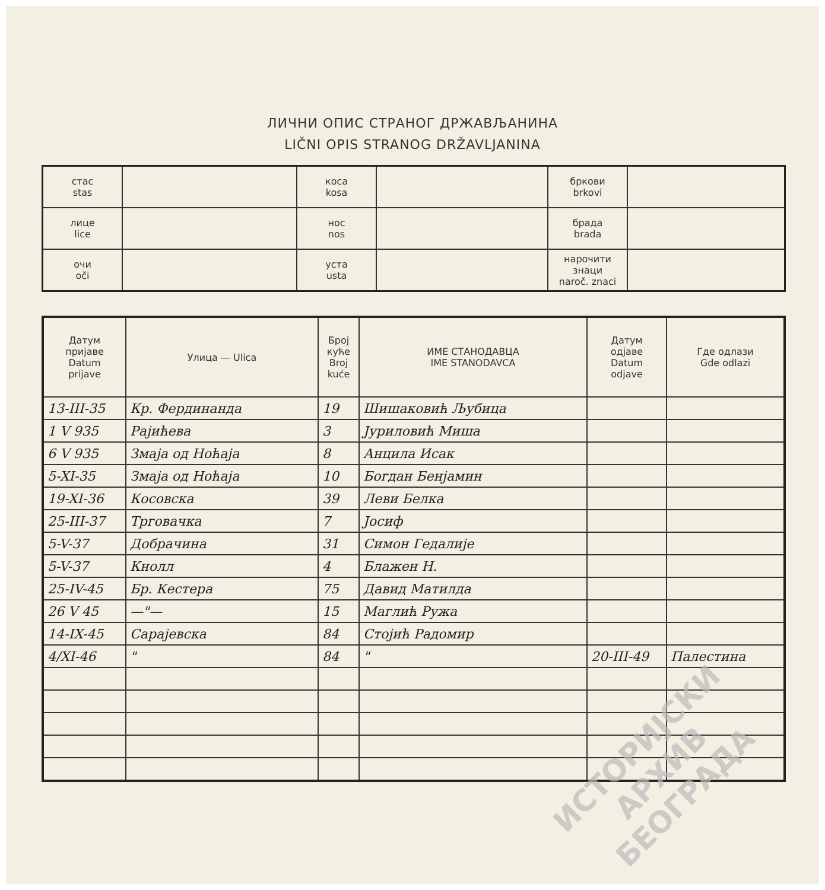ЛИЧНИ ОПИС СТРАНОГ ДРЖАВЉАНИНА
LIČNI OPIS STRANOG DRŽAVLJANINA
| стас stas | | коса kosa | | бркови brkovi | |
| лице lice | | нос nos | | брада brada | |
| очи oči | | уста usta | | нарочити знаци naroč. znaci | |
| Датум пријаве Datum prijave | Улица — Ulica | Број куће Broj kuće | ИМЕ СТАНОДАВЦА IME STANODAVCA | Датум одјаве Datum odjave | Где одлази Gde odlazi |
| --- | --- | --- | --- | --- | --- |
| 13-III-35 | Кр. Фердинанда | 19 | Шишаковић Љубица | | |
| 1 V 935 | Рајићева | 3 | Јуриловић Миша | | |
| 6 V 935 | Змаја од Ноћаја | 8 | Анцила Исак | | |
| 5-XI-35 | Змаја од Ноћаја | 10 | Богдан Бенјамин | | |
| 19-XI-36 | Косовска | 39 | Леви Белка | | |
| 25-III-37 | Трговачка | 7 | Јосиф | | |
| 5-V-37 | Добрачина | 31 | Симон Гедалије | | |
| 5-V-37 | Кнолл | 4 | Блажен Н. | | |
| 25-IV-45 | Бр. Кестера | 75 | Давид Матилда | | |
| 26 V 45 | —"— | 15 | Маглић Ружа | | |
| 14-IX-45 | Сарајевска | 84 | Стојић Радомир | | |
| 4/XI-46 | " | 84 | " | 20-III-49 | Палестина |
ИСТОРИЈСКИ
АРХИВ
БЕОГРАДА